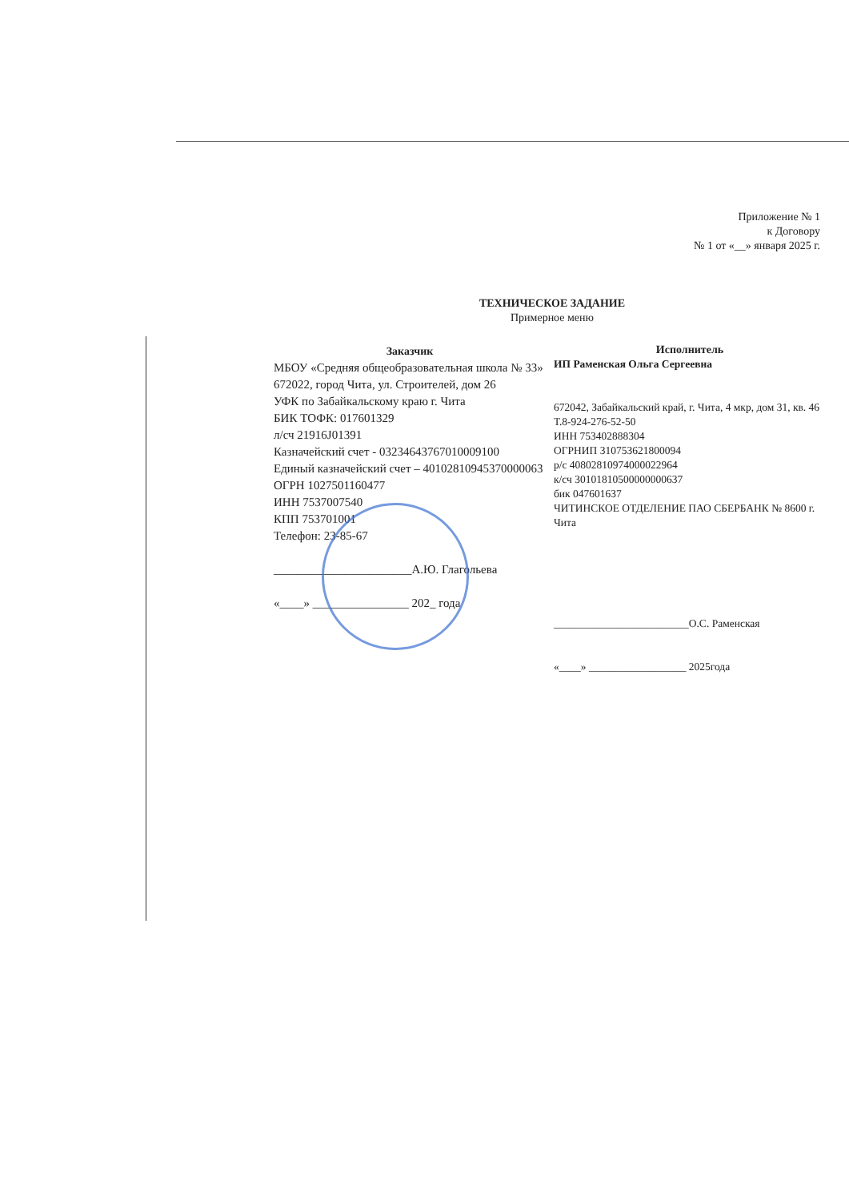Приложение № 1
к Договору
№ 1 от «__» января 2025 г.
ТЕХНИЧЕСКОЕ ЗАДАНИЕ
Примерное меню
Заказчик
МБОУ «Средняя общеобразовательная школа № 33»
672022, город Чита, ул. Строителей, дом 26
УФК по Забайкальскому краю г. Чита
БИК ТОФК: 017601329
л/сч 21916J01391
Казначейский счет - 03234643767010009100
Единый казначейский счет – 40102810945370000063
ОГРН 1027501160477
ИНН 7537007540
КПП 753701001
Телефон: 23-85-67
_______________________А.Ю. Глагольева
«____» ________________ 202_ года
Исполнитель
ИП Раменская Ольга Сергеевна
672042, Забайкальский край, г. Чита, 4 мкр, дом 31, кв. 46 Т.8-924-276-52-50
ИНН 753402888304
ОГРНИП 310753621800094
р/с 40802810974000022964
к/сч 30101810500000000637
бик 047601637
ЧИТИНСКОЕ ОТДЕЛЕНИЕ ПАО СБЕРБАНК № 8600 г. Чита
_________________________О.С. Раменская
«____» __________________ 2025года